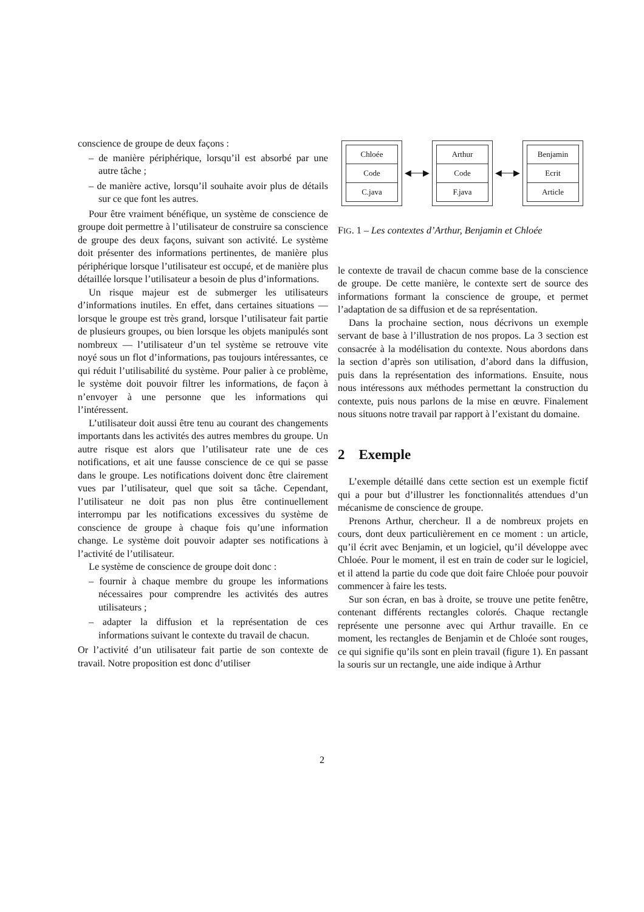conscience de groupe de deux façons :
– de manière périphérique, lorsqu’il est absorbé par une autre tâche ;
– de manière active, lorsqu’il souhaite avoir plus de détails sur ce que font les autres.
Pour être vraiment bénéfique, un système de conscience de groupe doit permettre à l’utilisateur de construire sa conscience de groupe des deux façons, suivant son activité. Le système doit présenter des informations pertinentes, de manière plus périphérique lorsque l’utilisateur est occupé, et de manière plus détaillée lorsque l’utilisateur a besoin de plus d’informations.
Un risque majeur est de submerger les utilisateurs d’informations inutiles. En effet, dans certaines situations — lorsque le groupe est très grand, lorsque l’utilisateur fait partie de plusieurs groupes, ou bien lorsque les objets manipulés sont nombreux — l’utilisateur d’un tel système se retrouve vite noyé sous un flot d’informations, pas toujours intéressantes, ce qui réduit l’utilisabilité du système. Pour palier à ce problème, le système doit pouvoir filtrer les informations, de façon à n’envoyer à une personne que les informations qui l’intéressent.
L’utilisateur doit aussi être tenu au courant des changements importants dans les activités des autres membres du groupe. Un autre risque est alors que l’utilisateur rate une de ces notifications, et ait une fausse conscience de ce qui se passe dans le groupe. Les notifications doivent donc être clairement vues par l’utilisateur, quel que soit sa tâche. Cependant, l’utilisateur ne doit pas non plus être continuellement interrompu par les notifications excessives du système de conscience de groupe à chaque fois qu’une information change. Le système doit pouvoir adapter ses notifications à l’activité de l’utilisateur.
Le système de conscience de groupe doit donc :
– fournir à chaque membre du groupe les informations nécessaires pour comprendre les activités des autres utilisateurs ;
– adapter la diffusion et la représentation de ces informations suivant le contexte du travail de chacun.
Or l’activité d’un utilisateur fait partie de son contexte de travail. Notre proposition est donc d’utiliser
Chloée
Code
C.java
◀──▶
Arthur
Code
F.java
◀──▶
Benjamin
Ecrit
Article
FIG. 1 – Les contextes d’Arthur, Benjamin et Chloée
le contexte de travail de chacun comme base de la conscience de groupe. De cette manière, le contexte sert de source des informations formant la conscience de groupe, et permet l’adaptation de sa diffusion et de sa représentation.
Dans la prochaine section, nous décrivons un exemple servant de base à l’illustration de nos propos. La 3 section est consacrée à la modélisation du contexte. Nous abordons dans la section d’après son utilisation, d’abord dans la diffusion, puis dans la représentation des informations. Ensuite, nous nous intéressons aux méthodes permettant la construction du contexte, puis nous parlons de la mise en œuvre. Finalement nous situons notre travail par rapport à l’existant du domaine.
2 Exemple
L’exemple détaillé dans cette section est un exemple fictif qui a pour but d’illustrer les fonctionnalités attendues d’un mécanisme de conscience de groupe.
Prenons Arthur, chercheur. Il a de nombreux projets en cours, dont deux particulièrement en ce moment : un article, qu’il écrit avec Benjamin, et un logiciel, qu’il développe avec Chloée. Pour le moment, il est en train de coder sur le logiciel, et il attend la partie du code que doit faire Chloée pour pouvoir commencer à faire les tests.
Sur son écran, en bas à droite, se trouve une petite fenêtre, contenant différents rectangles colorés. Chaque rectangle représente une personne avec qui Arthur travaille. En ce moment, les rectangles de Benjamin et de Chloée sont rouges, ce qui signifie qu’ils sont en plein travail (figure 1). En passant la souris sur un rectangle, une aide indique à Arthur
2